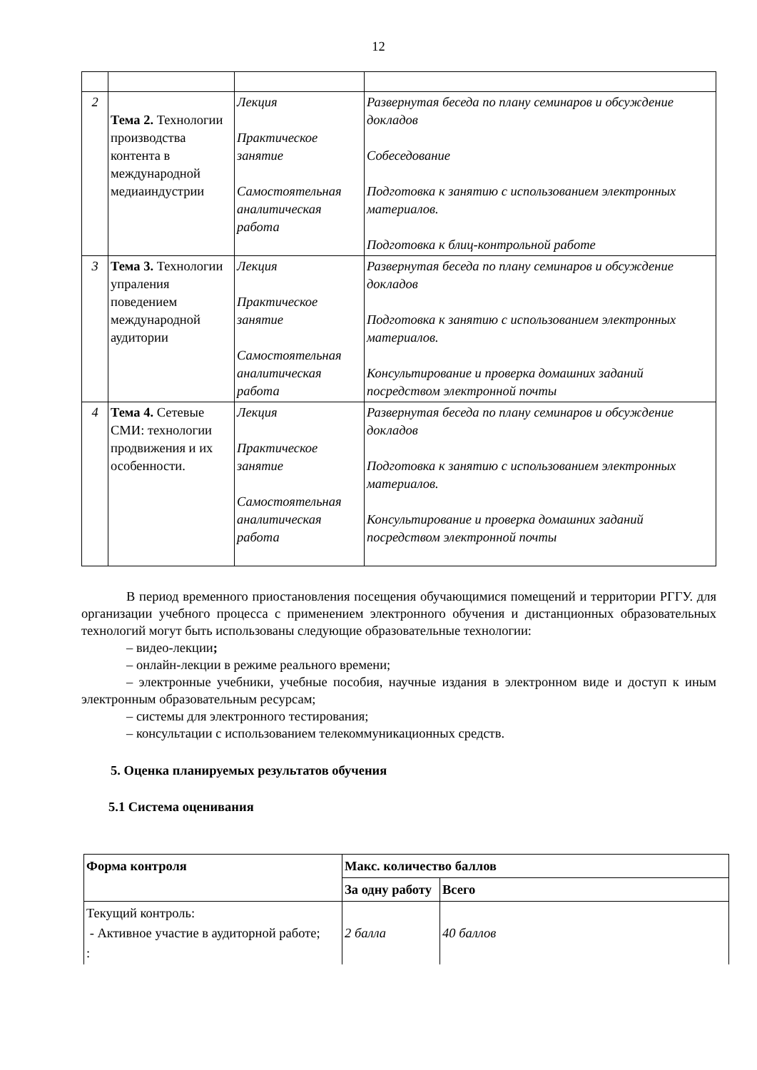12
| 2 | Тема 2. Технологии производства контента в международной медиаиндустрии | Лекция Практическое занятие Самостоятельная аналитическая работа | Развернутая беседа по плану семинаров и обсуждение докладов Собеседование Подготовка к занятию с использованием электронных материалов. Подготовка к блиц-контрольной работе |
| 3 | Тема 3. Технологии упраления поведением международной аудитории | Лекция Практическое занятие Самостоятельная аналитическая работа | Развернутая беседа по плану семинаров и обсуждение докладов Подготовка к занятию с использованием электронных материалов. Консультирование и проверка домашних заданий посредством электронной почты |
| 4 | Тема 4. Сетевые СМИ: технологии продвижения и их особенности. | Лекция Практическое занятие Самостоятельная аналитическая работа | Развернутая беседа по плану семинаров и обсуждение докладов Подготовка к занятию с использованием электронных материалов. Консультирование и проверка домашних заданий посредством электронной почты |
В период временного приостановления посещения обучающимися помещений и территории РГГУ. для организации учебного процесса с применением электронного обучения и дистанционных образовательных технологий могут быть использованы следующие образовательные технологии:
– видео-лекции;
– онлайн-лекции в режиме реального времени;
– электронные учебники, учебные пособия, научные издания в электронном виде и доступ к иным электронным образовательным ресурсам;
– системы для электронного тестирования;
– консультации с использованием телекоммуникационных средств.
5. Оценка планируемых результатов обучения
5.1 Система оценивания
| Форма контроля | Макс. количество баллов | |
| --- | --- | --- |
| | За одну работу | Всего |
| Текущий контроль: - Активное участие в аудиторной работе; : | 2 балла | 40 баллов |